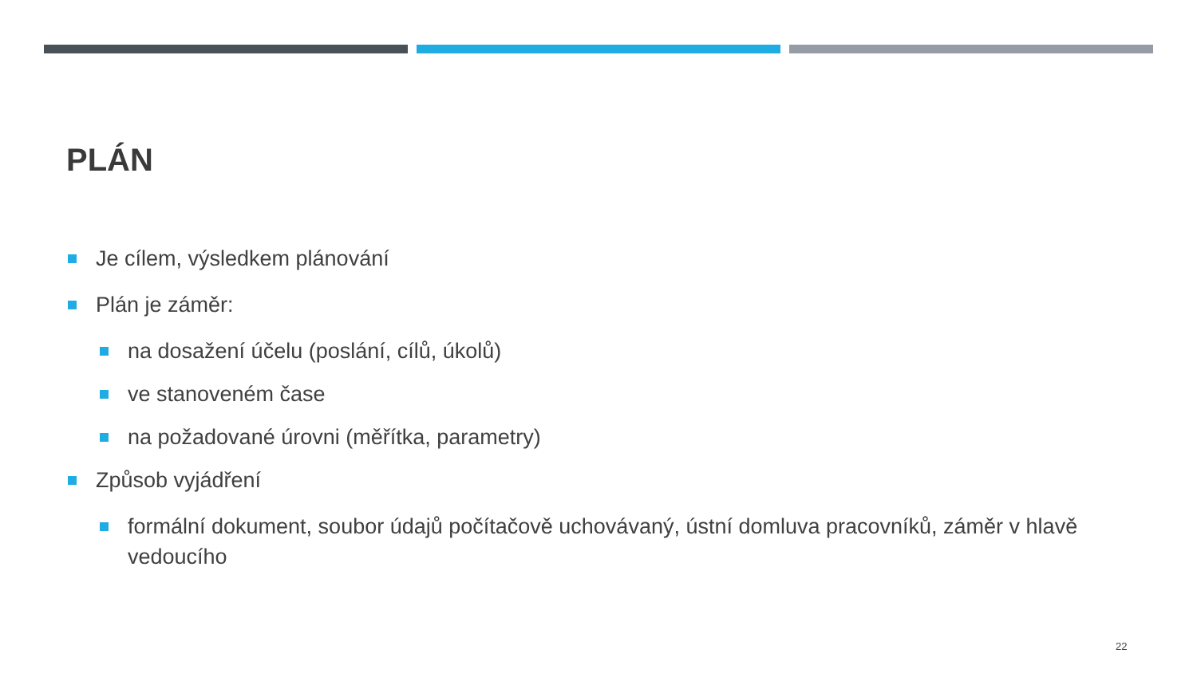PLÁN
Je cílem, výsledkem plánování
Plán je záměr:
na dosažení účelu (poslání, cílů, úkolů)
ve stanoveném čase
na požadované úrovni (měřítka, parametry)
Způsob vyjádření
formální dokument, soubor údajů počítačově uchovávaný, ústní domluva pracovníků, záměr v hlavě vedoucího
22